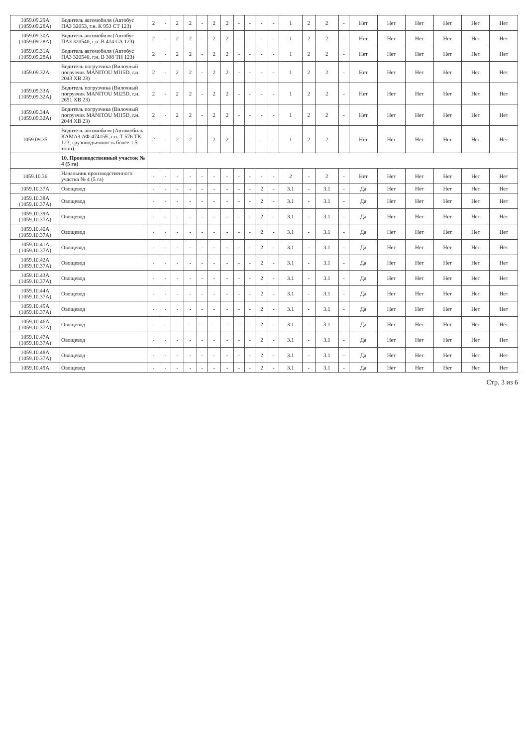| 1059.09.29А (1059.09.28А) | Водитель автомобиля (Автобус ПАЗ 32053, г.н. К 953 СТ 123) | 2 | - | 2 | 2 | - | 2 | 2 | - | - | - | - | 1 | 2 | 2 | - | Нет | Нет | Нет | Нет | Нет | Нет |
| 1059.09.30А (1059.09.28А) | Водитель автомобиля (Автобус ПАЗ 320540, г.н. В 414 СА 123) | 2 | - | 2 | 2 | - | 2 | 2 | - | - | - | - | 1 | 2 | 2 | - | Нет | Нет | Нет | Нет | Нет | Нет |
| 1059.09.31А (1059.09.28А) | Водитель автомобиля (Автобус ПАЗ 320540, г.н. В 308 ТН 123) | 2 | - | 2 | 2 | - | 2 | 2 | - | - | - | - | 1 | 2 | 2 | - | Нет | Нет | Нет | Нет | Нет | Нет |
| 1059.09.32А | Водитель погрузчика (Вилочный погрузчик MANITOU MI15D, г.н. 2043 ХВ 23) | 2 | - | 2 | 2 | - | 2 | 2 | - | - | - | - | 1 | 2 | 2 | - | Нет | Нет | Нет | Нет | Нет | Нет |
| 1059.09.33А (1059.09.32А) | Водитель погрузчика (Вилочный погрузчик MANITOU MI25D, г.н. 2651 ХВ 23) | 2 | - | 2 | 2 | - | 2 | 2 | - | - | - | - | 1 | 2 | 2 | - | Нет | Нет | Нет | Нет | Нет | Нет |
| 1059.09.34А (1059.09.32А) | Водитель погрузчика (Вилочный погрузчик MANITOU MI15D, г.н. 2044 ХВ 23) | 2 | - | 2 | 2 | - | 2 | 2 | - | - | - | - | 1 | 2 | 2 | - | Нет | Нет | Нет | Нет | Нет | Нет |
| 1059.09.35 | Водитель автомобиля (Автомобиль КАМАЗ АФ-47415Е, г.н. Т 576 ТК 123, грузоподъемность более 1.5 тонн) | 2 | - | 2 | 2 | - | 2 | 2 | - | - | - | - | 1 | 2 | 2 | - | Нет | Нет | Нет | Нет | Нет | Нет |
| | 10. Производственный участок № 4 (5 га) | | | | | | | | | | | | | | | | | | | | | |
| 1059.10.36 | Начальник производственного участка № 4 (5 га) | - | - | - | - | - | - | - | - | - | - | - | 2 | - | 2 | - | Нет | Нет | Нет | Нет | Нет | Нет |
| 1059.10.37А | Овощевод | - | - | - | - | - | - | - | - | - | 2 | - | 3.1 | - | 3.1 | - | Да | Нет | Нет | Нет | Нет | Нет |
| 1059.10.38А (1059.10.37А) | Овощевод | - | - | - | - | - | - | - | - | - | 2 | - | 3.1 | - | 3.1 | - | Да | Нет | Нет | Нет | Нет | Нет |
| 1059.10.39А (1059.10.37А) | Овощевод | - | - | - | - | - | - | - | - | - | 2 | - | 3.1 | - | 3.1 | - | Да | Нет | Нет | Нет | Нет | Нет |
| 1059.10.40А (1059.10.37А) | Овощевод | - | - | - | - | - | - | - | - | - | 2 | - | 3.1 | - | 3.1 | - | Да | Нет | Нет | Нет | Нет | Нет |
| 1059.10.41А (1059.10.37А) | Овощевод | - | - | - | - | - | - | - | - | - | 2 | - | 3.1 | - | 3.1 | - | Да | Нет | Нет | Нет | Нет | Нет |
| 1059.10.42А (1059.10.37А) | Овощевод | - | - | - | - | - | - | - | - | - | 2 | - | 3.1 | - | 3.1 | - | Да | Нет | Нет | Нет | Нет | Нет |
| 1059.10.43А (1059.10.37А) | Овощевод | - | - | - | - | - | - | - | - | - | 2 | - | 3.1 | - | 3.1 | - | Да | Нет | Нет | Нет | Нет | Нет |
| 1059.10.44А (1059.10.37А) | Овощевод | - | - | - | - | - | - | - | - | - | 2 | - | 3.1 | - | 3.1 | - | Да | Нет | Нет | Нет | Нет | Нет |
| 1059.10.45А (1059.10.37А) | Овощевод | - | - | - | - | - | - | - | - | - | 2 | - | 3.1 | - | 3.1 | - | Да | Нет | Нет | Нет | Нет | Нет |
| 1059.10.46А (1059.10.37А) | Овощевод | - | - | - | - | - | - | - | - | - | 2 | - | 3.1 | - | 3.1 | - | Да | Нет | Нет | Нет | Нет | Нет |
| 1059.10.47А (1059.10.37А) | Овощевод | - | - | - | - | - | - | - | - | - | 2 | - | 3.1 | - | 3.1 | - | Да | Нет | Нет | Нет | Нет | Нет |
| 1059.10.48А (1059.10.37А) | Овощевод | - | - | - | - | - | - | - | - | - | 2 | - | 3.1 | - | 3.1 | - | Да | Нет | Нет | Нет | Нет | Нет |
| 1059.10.49А | Овощевод | - | - | - | - | - | - | - | - | - | 2 | - | 3.1 | - | 3.1 | - | Да | Нет | Нет | Нет | Нет | Нет |
Стр. 3 из 6